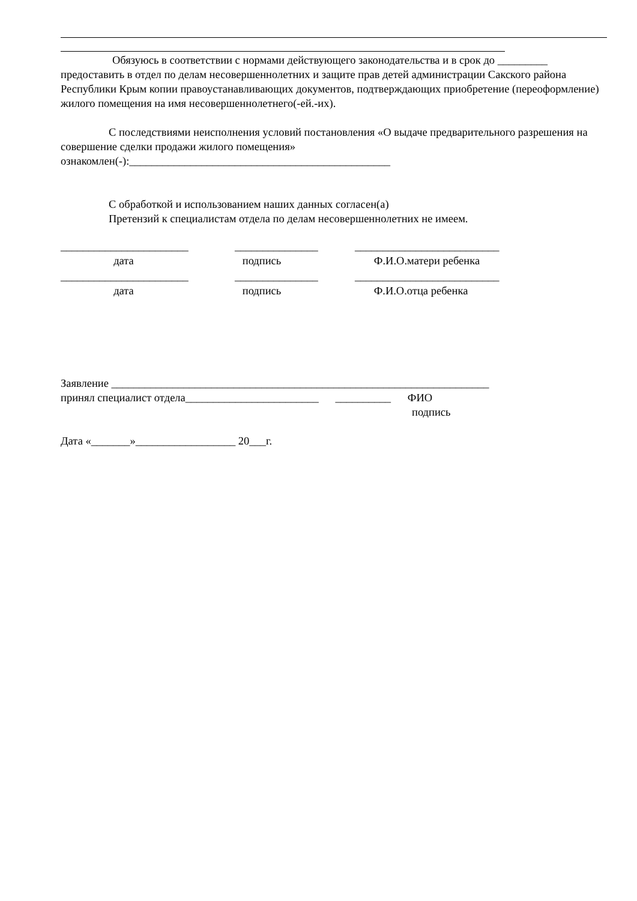Обязуюсь в соответствии с нормами действующего законодательства и в срок до _________ предоставить в отдел по делам несовершеннолетних и защите прав детей администрации Сакского района Республики Крым копии правоустанавливающих документов, подтверждающих приобретение (переоформление) жилого помещения на имя несовершеннолетнего(-ей.-их).
С последствиями неисполнения условий постановления «О выдаче предварительного разрешения на совершение сделки продажи жилого помещения» ознакомлен(-):_______________________________________________
С обработкой и использованием наших данных согласен(а)
Претензий к специалистам отдела по делам несовершеннолетних не имеем.
_______________________ _______________ __________________________
дата подпись Ф.И.О.матери ребенка
_______________________ _______________ __________________________
дата подпись Ф.И.О.отца ребенка
Заявление ____________________________________________________________________
принял специалист отдела________________________ __________ ФИО
подпись
Дата «_______»__________________ 20___г.